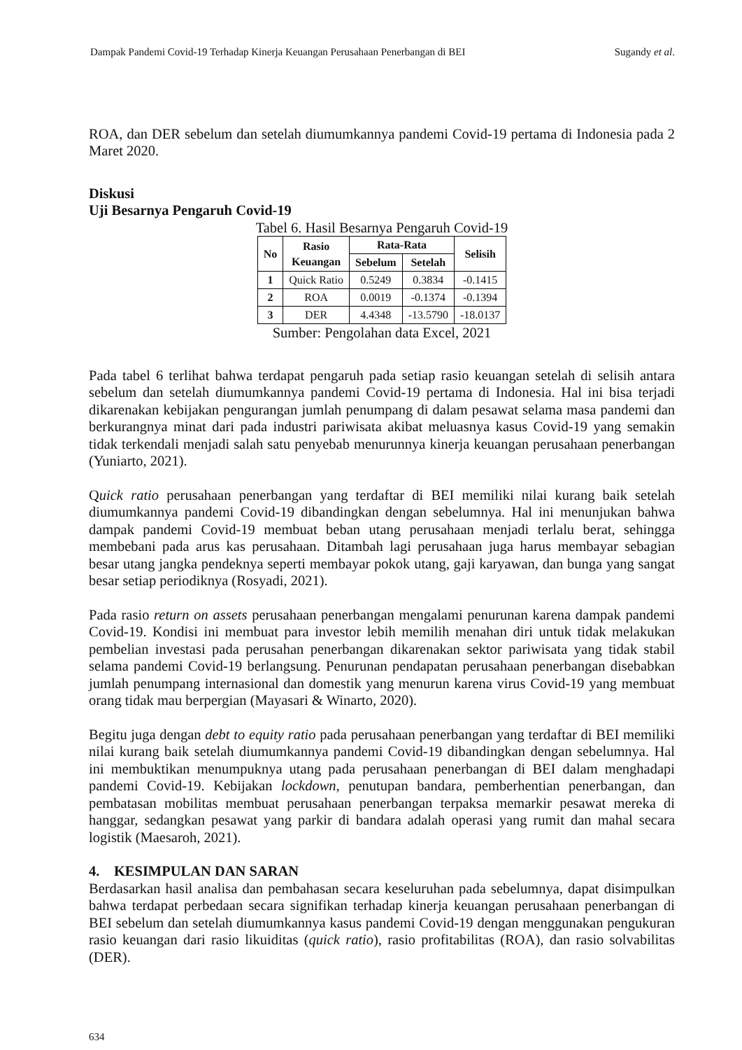Dampak Pandemi Covid-19 Terhadap Kinerja Keuangan Perusahaan Penerbangan di BEI Sugandy et al.
ROA, dan DER sebelum dan setelah diumumkannya pandemi Covid-19 pertama di Indonesia pada 2 Maret 2020.
Diskusi
Uji Besarnya Pengaruh Covid-19
Tabel 6. Hasil Besarnya Pengaruh Covid-19
| No | Rasio Keuangan | Rata-Rata | | Selisih |
| --- | --- | --- | --- | --- |
| | | Sebelum | Setelah | |
| 1 | Quick Ratio | 0.5249 | 0.3834 | -0.1415 |
| 2 | ROA | 0.0019 | -0.1374 | -0.1394 |
| 3 | DER | 4.4348 | -13.5790 | -18.0137 |
Sumber: Pengolahan data Excel, 2021
Pada tabel 6 terlihat bahwa terdapat pengaruh pada setiap rasio keuangan setelah di selisih antara sebelum dan setelah diumumkannya pandemi Covid-19 pertama di Indonesia. Hal ini bisa terjadi dikarenakan kebijakan pengurangan jumlah penumpang di dalam pesawat selama masa pandemi dan berkurangnya minat dari pada industri pariwisata akibat meluasnya kasus Covid-19 yang semakin tidak terkendali menjadi salah satu penyebab menurunnya kinerja keuangan perusahaan penerbangan (Yuniarto, 2021).
Quick ratio perusahaan penerbangan yang terdaftar di BEI memiliki nilai kurang baik setelah diumumkannya pandemi Covid-19 dibandingkan dengan sebelumnya. Hal ini menunjukan bahwa dampak pandemi Covid-19 membuat beban utang perusahaan menjadi terlalu berat, sehingga membebani pada arus kas perusahaan. Ditambah lagi perusahaan juga harus membayar sebagian besar utang jangka pendeknya seperti membayar pokok utang, gaji karyawan, dan bunga yang sangat besar setiap periodiknya (Rosyadi, 2021).
Pada rasio return on assets perusahaan penerbangan mengalami penurunan karena dampak pandemi Covid-19. Kondisi ini membuat para investor lebih memilih menahan diri untuk tidak melakukan pembelian investasi pada perusahan penerbangan dikarenakan sektor pariwisata yang tidak stabil selama pandemi Covid-19 berlangsung. Penurunan pendapatan perusahaan penerbangan disebabkan jumlah penumpang internasional dan domestik yang menurun karena virus Covid-19 yang membuat orang tidak mau berpergian (Mayasari & Winarto, 2020).
Begitu juga dengan debt to equity ratio pada perusahaan penerbangan yang terdaftar di BEI memiliki nilai kurang baik setelah diumumkannya pandemi Covid-19 dibandingkan dengan sebelumnya. Hal ini membuktikan menumpuknya utang pada perusahaan penerbangan di BEI dalam menghadapi pandemi Covid-19. Kebijakan lockdown, penutupan bandara, pemberhentian penerbangan, dan pembatasan mobilitas membuat perusahaan penerbangan terpaksa memarkir pesawat mereka di hanggar, sedangkan pesawat yang parkir di bandara adalah operasi yang rumit dan mahal secara logistik (Maesaroh, 2021).
4. KESIMPULAN DAN SARAN
Berdasarkan hasil analisa dan pembahasan secara keseluruhan pada sebelumnya, dapat disimpulkan bahwa terdapat perbedaan secara signifikan terhadap kinerja keuangan perusahaan penerbangan di BEI sebelum dan setelah diumumkannya kasus pandemi Covid-19 dengan menggunakan pengukuran rasio keuangan dari rasio likuiditas (quick ratio), rasio profitabilitas (ROA), dan rasio solvabilitas (DER).
634